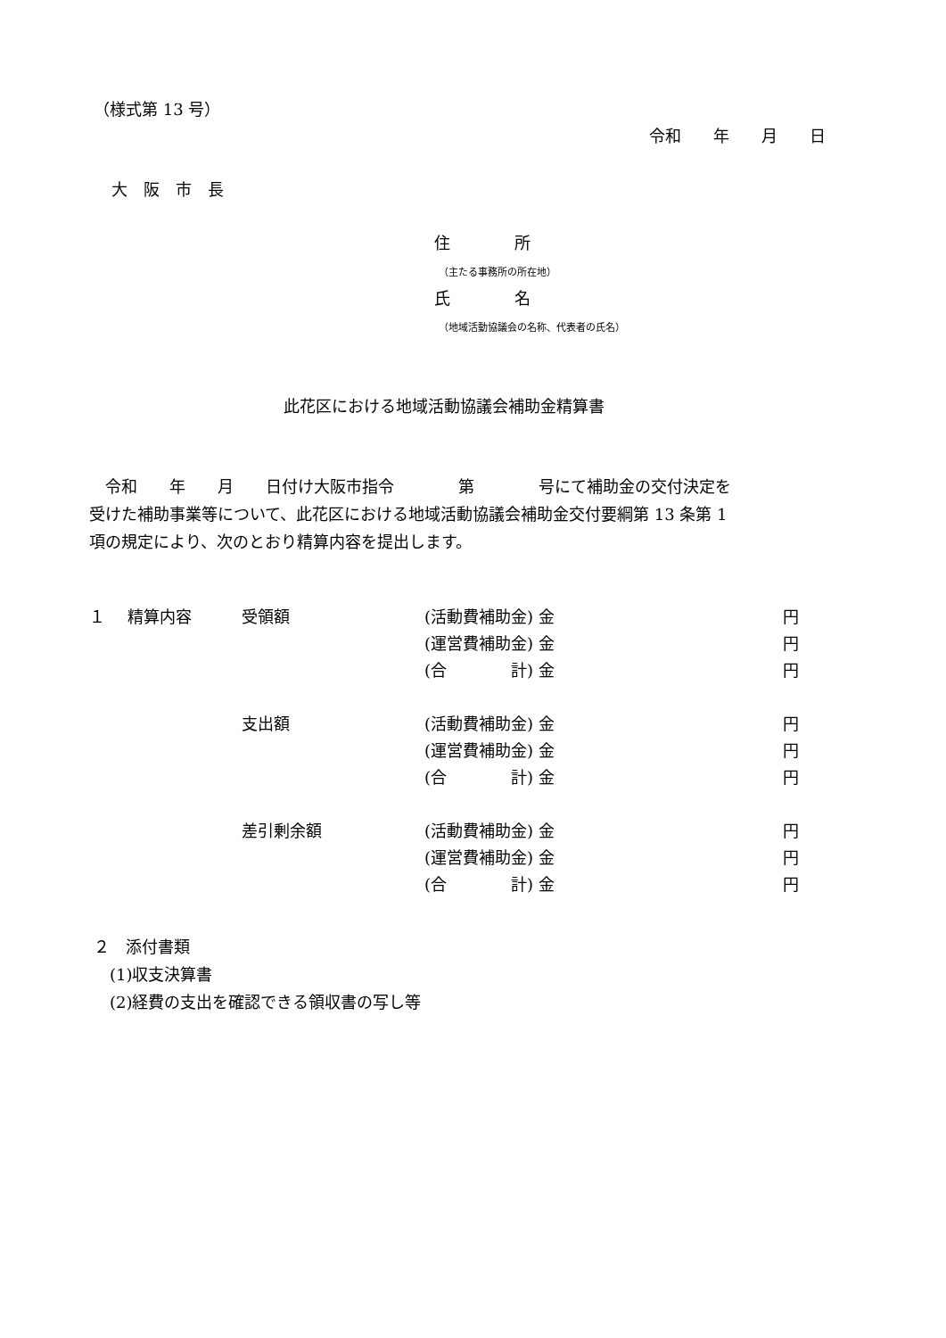（様式第 13 号）
令和　　年　　月　　日
大　阪　市　長
住　　　　所
（主たる事務所の所在地）
氏　　　　名
（地域活動協議会の名称、代表者の氏名）
此花区における地域活動協議会補助金精算書
　令和　　年　　月　　日付け大阪市指令　　　　第　　　　号にて補助金の交付決定を 受けた補助事業等について、此花区における地域活動協議会補助金交付要綱第 13 条第 1 項の規定により、次のとおり精算内容を提出します。
| １ | 精算内容 | 受領額 | (活動費補助金) 金 | 円 |
| | | | (運営費補助金) 金 | 円 |
| | | | (合 計) 金 | 円 |
| | | 支出額 | (活動費補助金) 金 | 円 |
| | | | (運営費補助金) 金 | 円 |
| | | | (合 計) 金 | 円 |
| | | 差引剰余額 | (活動費補助金) 金 | 円 |
| | | | (運営費補助金) 金 | 円 |
| | | | (合 計) 金 | 円 |
２　添付書類 　(1)収支決算書 　(2)経費の支出を確認できる領収書の写し等